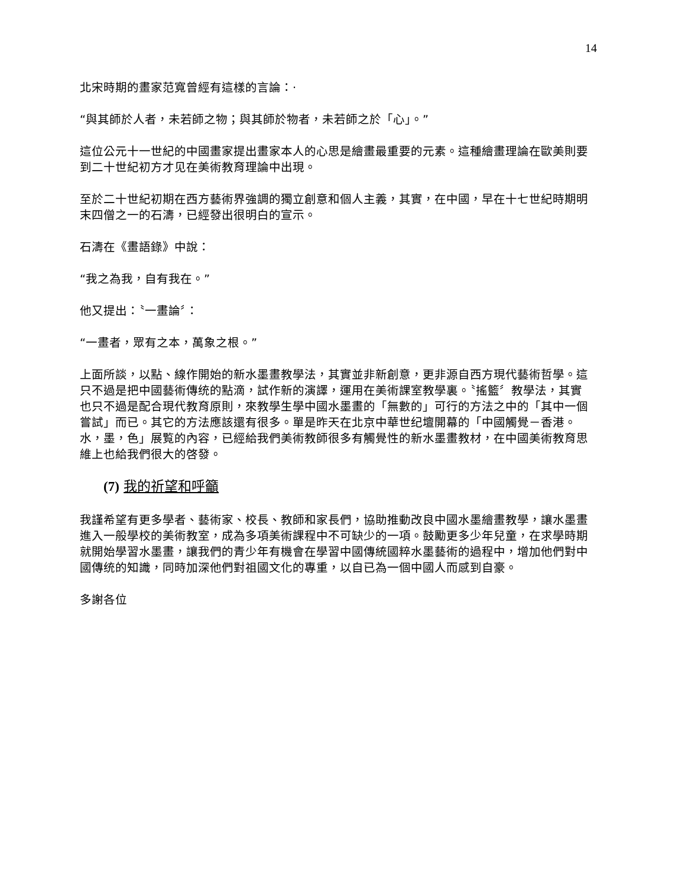14
北宋時期的畫家范寬曾經有這樣的言論：‧
“與其師於人者，未若師之物；與其師於物者，未若師之於「心」。”
這位公元十一世紀的中國畫家提出畫家本人的心思是繪畫最重要的元素。這種繪畫理論在歐美則要到二十世紀初方才见在美術教育理論中出現。
至於二十世紀初期在西方藝術界強調的獨立創意和個人主義，其實，在中國，早在十七世紀時期明末四僧之一的石濤，已經發出很明白的宣示。
石濤在《畫語錄》中說：
“我之為我，自有我在。”
他又提出：〝一畫論〞：
“一畫者，眾有之本，萬象之根。”
上面所談，以點、線作開始的新水墨畫教學法，其實並非新創意，更非源自西方現代藝術哲學。這只不過是把中國藝術傳统的點滴，試作新的演譯，運用在美術課室教學裏。〝搖籃〞教學法，其實也只不過是配合現代教育原則，來教學生學中國水墨畫的「無數的」可行的方法之中的「其中一個嘗試」而已。其它的方法應該還有很多。單是昨天在北京中華世纪壇開幕的「中國觸覺－香港。水，墨，色」展覧的內容，已經給我們美術教師很多有觸覺性的新水墨畫教材，在中國美術教育思維上也給我們很大的啓發。
(7) 我的祈望和呼籲
我謹希望有更多學者、藝術家、校長、教師和家長們，協助推動改良中國水墨繪畫教學，讓水墨畫進入一般學校的美術教室，成為多項美術課程中不可缺少的一項。鼓勵更多少年兒童，在求學時期就開始學習水墨畫，讓我們的青少年有機會在學習中國傳統國粹水墨藝術的過程中，增加他們對中國傳统的知識，同時加深他們對祖國文化的專重，以自已為一個中國人而感到自豪。
多謝各位